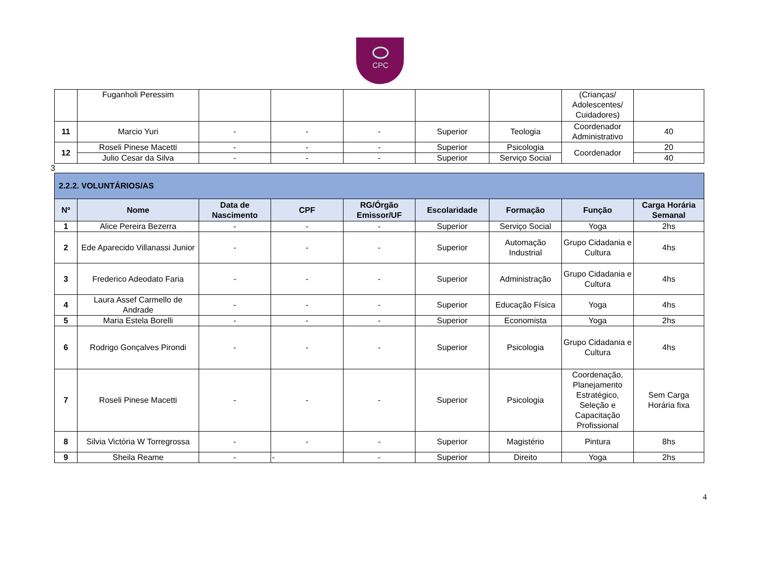CPC
| | Fuganholi Peressim | | | | | | (Crianças/ Adolescentes/ Cuidadores) | |
| 11 | Marcio Yuri | - | - | - | Superior | Teologia | Coordenador Administrativo | 40 |
| 12 | Roseli Pinese Macetti | - | - | - | Superior | Psicologia | Coordenador | 20 |
| | Julio Cesar da Silva | - | - | - | Superior | Serviço Social | | 40 |
3
| 2.2.2. VOLUNTÁRIOS/AS | | | | | | | | |
| Nº | Nome | Data de Nascimento | CPF | RG/Órgão Emissor/UF | Escolaridade | Formação | Função | Carga Horária Semanal |
| 1 | Alice Pereira Bezerra | - | - | - | Superior | Serviço Social | Yoga | 2hs |
| 2 | Ede Aparecido Villanassi Junior | - | - | - | Superior | Automação Industrial | Grupo Cidadania e Cultura | 4hs |
| 3 | Frederico Adeodato Faria | - | - | - | Superior | Administração | Grupo Cidadania e Cultura | 4hs |
| 4 | Laura Assef Carmello de Andrade | - | - | - | Superior | Educação Física | Yoga | 4hs |
| 5 | Maria Estela Borelli | - | - | - | Superior | Economista | Yoga | 2hs |
| 6 | Rodrigo Gonçalves Pirondi | - | - | - | Superior | Psicologia | Grupo Cidadania e Cultura | 4hs |
| 7 | Roseli Pinese Macetti | - | - | - | Superior | Psicologia | Coordenação, Planejamento Estratégico, Seleção e Capacitação Profissional | Sem Carga Horária fixa |
| 8 | Silvia Victória W Torregrossa | - | - | - | Superior | Magistério | Pintura | 8hs |
| 9 | Sheila Reame | - | - | - | Superior | Direito | Yoga | 2hs |
4